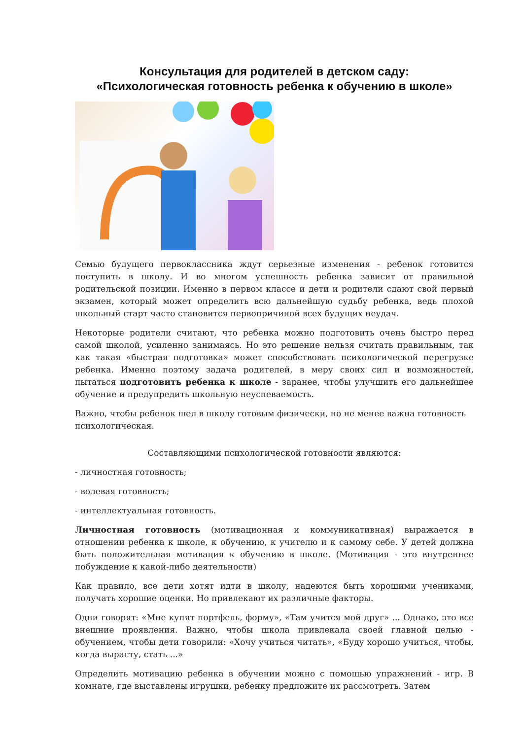Консультация для родителей в детском саду:
«Психологическая готовность ребенка к обучению в школе»
Семью будущего первоклассника ждут серьезные изменения - ребенок готовится поступить в школу. И во многом успешность ребенка зависит от правильной родительской позиции. Именно в первом классе и дети и родители сдают свой первый экзамен, который может определить всю дальнейшую судьбу ребенка, ведь плохой школьный старт часто становится первопричиной всех будущих неудач.
Некоторые родители считают, что ребенка можно подготовить очень быстро перед самой школой, усиленно занимаясь. Но это решение нельзя считать правильным, так как такая «быстрая подготовка» может способствовать психологической перегрузке ребенка. Именно поэтому задача родителей, в меру своих сил и возможностей, пытаться подготовить ребенка к школе - заранее, чтобы улучшить его дальнейшее обучение и предупредить школьную неуспеваемость.
Важно, чтобы ребенок шел в школу готовым физически, но не менее важна готовность психологическая.
Составляющими психологической готовности являются:
- личностная готовность;
- волевая готовность;
- интеллектуальная готовность.
Личностная готовность (мотивационная и коммуникативная) выражается в отношении ребенка к школе, к обучению, к учителю и к самому себе. У детей должна быть положительная мотивация к обучению в школе. (Мотивация - это внутреннее побуждение к какой-либо деятельности)
Как правило, все дети хотят идти в школу, надеются быть хорошими учениками, получать хорошие оценки. Но привлекают их различные факторы.
Одни говорят: «Мне купят портфель, форму», «Там учится мой друг» ... Однако, это все внешние проявления. Важно, чтобы школа привлекала своей главной целью - обучением, чтобы дети говорили: «Хочу учиться читать», «Буду хорошо учиться, чтобы, когда вырасту, стать ...»
Определить мотивацию ребенка в обучении можно с помощью упражнений - игр. В комнате, где выставлены игрушки, ребенку предложите их рассмотреть. Затем